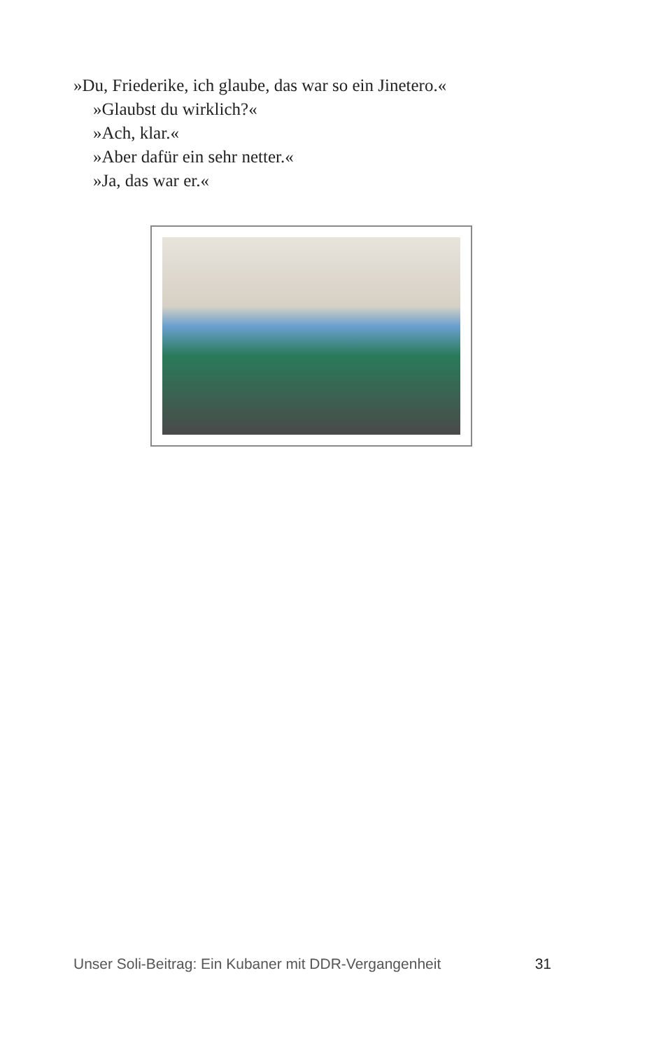»Du, Friederike, ich glaube, das war so ein Jinetero.«
»Glaubst du wirklich?«
»Ach, klar.«
»Aber dafür ein sehr netter.«
»Ja, das war er.«
Unser Soli-Beitrag: Ein Kubaner mit DDR-Vergangenheit 31